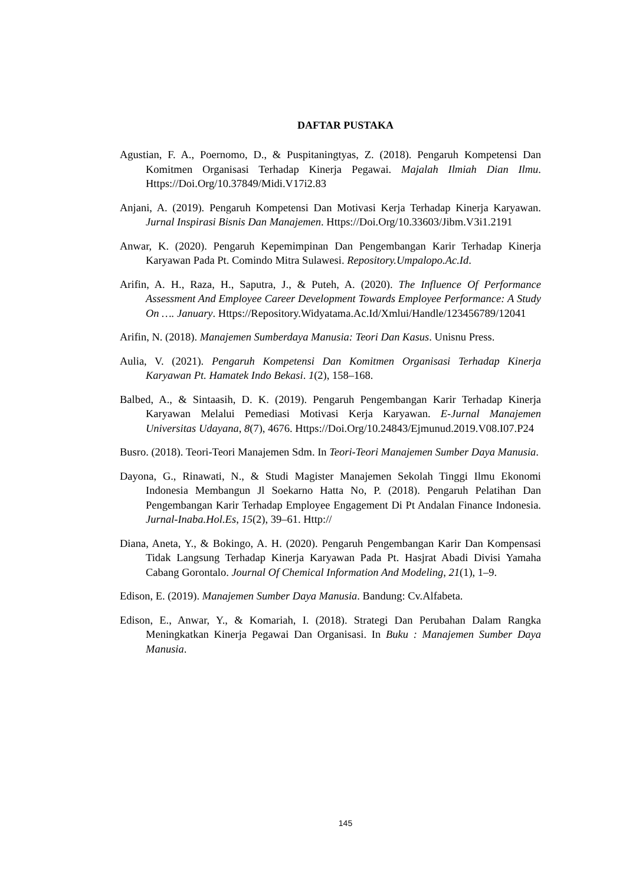DAFTAR PUSTAKA
Agustian, F. A., Poernomo, D., & Puspitaningtyas, Z. (2018). Pengaruh Kompetensi Dan Komitmen Organisasi Terhadap Kinerja Pegawai. Majalah Ilmiah Dian Ilmu. Https://Doi.Org/10.37849/Midi.V17i2.83
Anjani, A. (2019). Pengaruh Kompetensi Dan Motivasi Kerja Terhadap Kinerja Karyawan. Jurnal Inspirasi Bisnis Dan Manajemen. Https://Doi.Org/10.33603/Jibm.V3i1.2191
Anwar, K. (2020). Pengaruh Kepemimpinan Dan Pengembangan Karir Terhadap Kinerja Karyawan Pada Pt. Comindo Mitra Sulawesi. Repository.Umpalopo.Ac.Id.
Arifin, A. H., Raza, H., Saputra, J., & Puteh, A. (2020). The Influence Of Performance Assessment And Employee Career Development Towards Employee Performance: A Study On …. January. Https://Repository.Widyatama.Ac.Id/Xmlui/Handle/123456789/12041
Arifin, N. (2018). Manajemen Sumberdaya Manusia: Teori Dan Kasus. Unisnu Press.
Aulia, V. (2021). Pengaruh Kompetensi Dan Komitmen Organisasi Terhadap Kinerja Karyawan Pt. Hamatek Indo Bekasi. 1(2), 158–168.
Balbed, A., & Sintaasih, D. K. (2019). Pengaruh Pengembangan Karir Terhadap Kinerja Karyawan Melalui Pemediasi Motivasi Kerja Karyawan. E-Jurnal Manajemen Universitas Udayana, 8(7), 4676. Https://Doi.Org/10.24843/Ejmunud.2019.V08.I07.P24
Busro. (2018). Teori-Teori Manajemen Sdm. In Teori-Teori Manajemen Sumber Daya Manusia.
Dayona, G., Rinawati, N., & Studi Magister Manajemen Sekolah Tinggi Ilmu Ekonomi Indonesia Membangun Jl Soekarno Hatta No, P. (2018). Pengaruh Pelatihan Dan Pengembangan Karir Terhadap Employee Engagement Di Pt Andalan Finance Indonesia. Jurnal-Inaba.Hol.Es, 15(2), 39–61. Http://
Diana, Aneta, Y., & Bokingo, A. H. (2020). Pengaruh Pengembangan Karir Dan Kompensasi Tidak Langsung Terhadap Kinerja Karyawan Pada Pt. Hasjrat Abadi Divisi Yamaha Cabang Gorontalo. Journal Of Chemical Information And Modeling, 21(1), 1–9.
Edison, E. (2019). Manajemen Sumber Daya Manusia. Bandung: Cv.Alfabeta.
Edison, E., Anwar, Y., & Komariah, I. (2018). Strategi Dan Perubahan Dalam Rangka Meningkatkan Kinerja Pegawai Dan Organisasi. In Buku : Manajemen Sumber Daya Manusia.
145